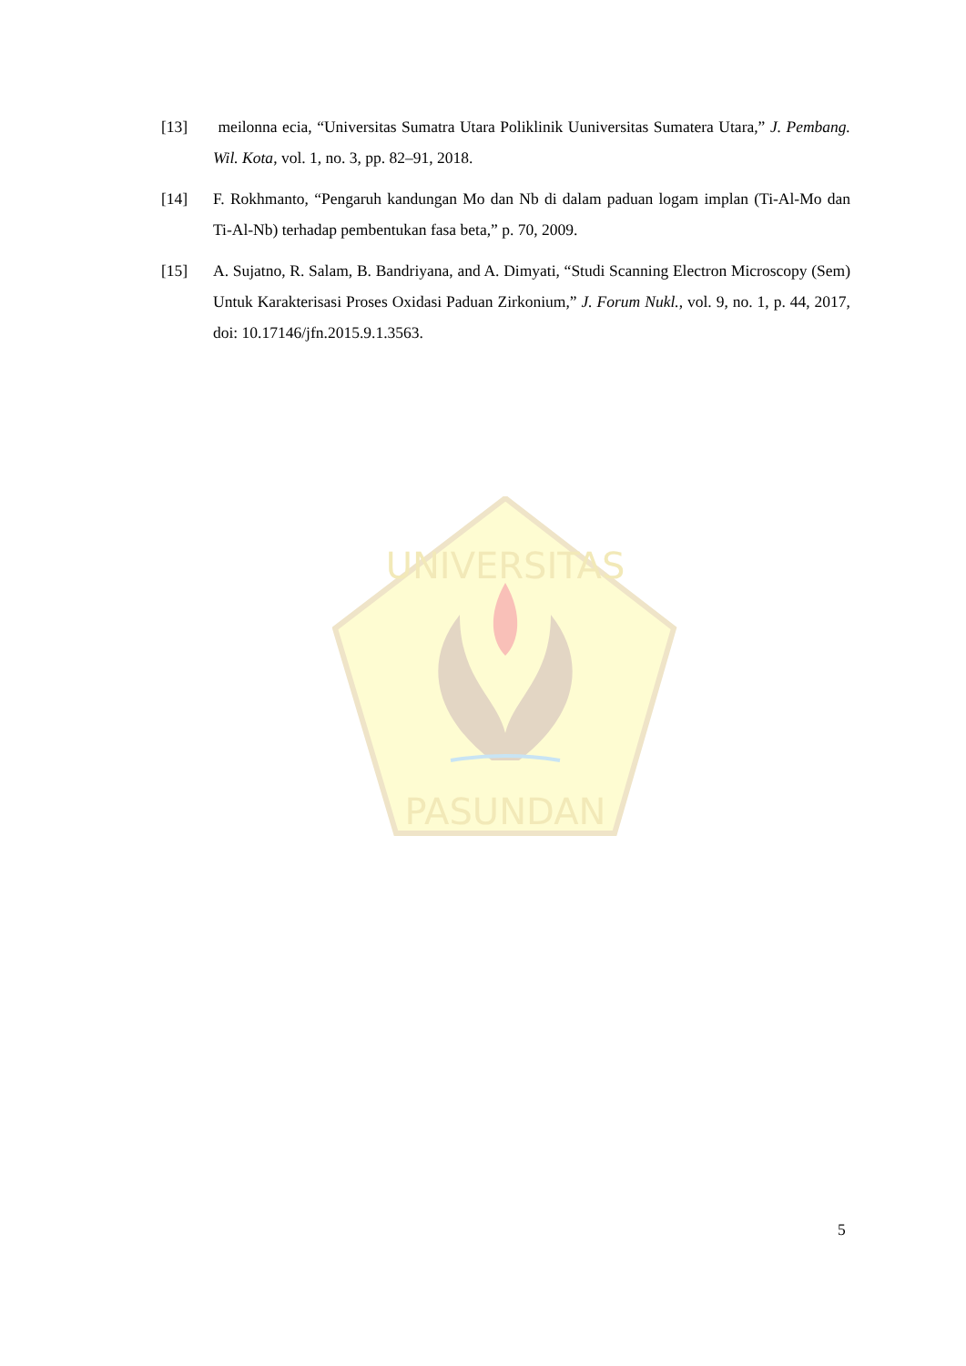PASUNDAN
UNIVERSITAS
[13] meilonna ecia, “Universitas Sumatra Utara Poliklinik Uuniversitas Sumatera Utara,” J. Pembang. Wil. Kota, vol. 1, no. 3, pp. 82–91, 2018.
[14] F. Rokhmanto, “Pengaruh kandungan Mo dan Nb di dalam paduan logam implan (Ti-Al-Mo dan Ti-Al-Nb) terhadap pembentukan fasa beta,” p. 70, 2009.
[15] A. Sujatno, R. Salam, B. Bandriyana, and A. Dimyati, “Studi Scanning Electron Microscopy (Sem) Untuk Karakterisasi Proses Oxidasi Paduan Zirkonium,” J. Forum Nukl., vol. 9, no. 1, p. 44, 2017, doi: 10.17146/jfn.2015.9.1.3563.
5